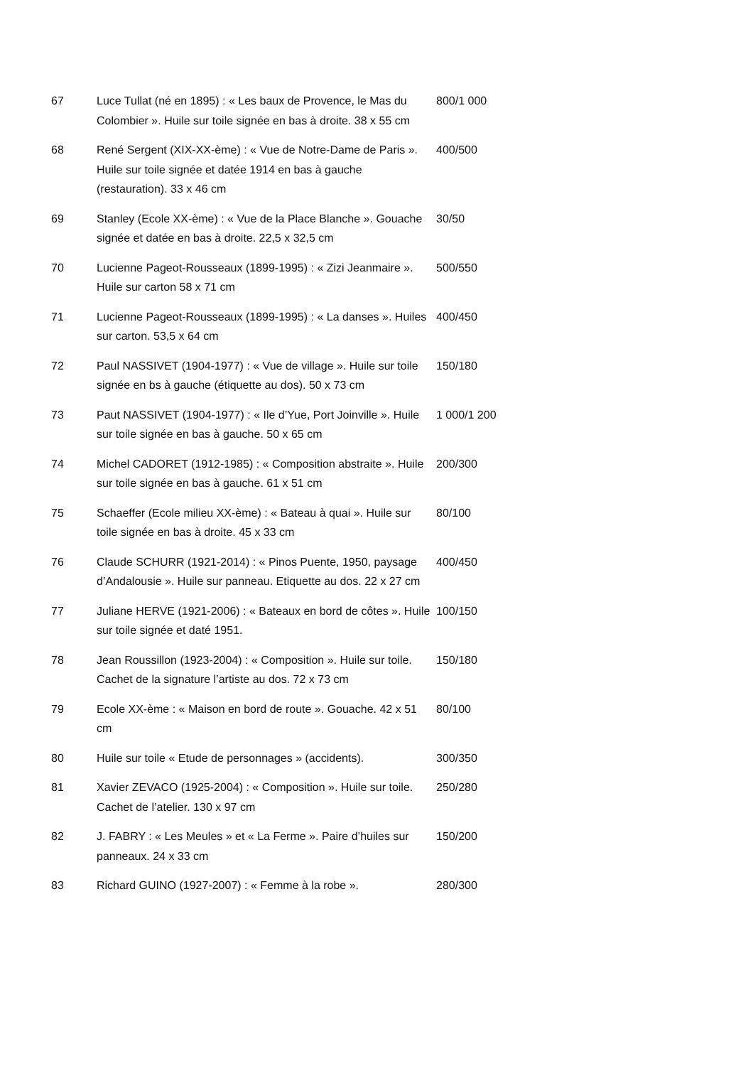| 67 | Luce Tullat (né en 1895) : « Les baux de Provence, le Mas du Colombier ». Huile sur toile signée en bas à droite. 38 x 55 cm | 800/1 000 |
| 68 | René Sergent (XIX-XX-ème) : « Vue de Notre-Dame de Paris ». Huile sur toile signée et datée 1914 en bas à gauche (restauration). 33 x 46 cm | 400/500 |
| 69 | Stanley (Ecole XX-ème) : « Vue de la Place Blanche ». Gouache signée et datée en bas à droite. 22,5 x 32,5 cm | 30/50 |
| 70 | Lucienne Pageot-Rousseaux (1899-1995) : « Zizi Jeanmaire ». Huile sur carton 58 x 71 cm | 500/550 |
| 71 | Lucienne Pageot-Rousseaux (1899-1995) : « La danses ». Huiles sur carton. 53,5 x 64 cm | 400/450 |
| 72 | Paul NASSIVET (1904-1977) : « Vue de village ». Huile sur toile signée en bs à gauche (étiquette au dos). 50 x 73 cm | 150/180 |
| 73 | Paut NASSIVET (1904-1977) : « Ile d’Yue, Port Joinville ». Huile sur toile signée en bas à gauche. 50 x 65 cm | 1 000/1 200 |
| 74 | Michel CADORET (1912-1985) : « Composition abstraite ». Huile sur toile signée en bas à gauche. 61 x 51 cm | 200/300 |
| 75 | Schaeffer (Ecole milieu XX-ème) : « Bateau à quai ». Huile sur toile signée en bas à droite. 45 x 33 cm | 80/100 |
| 76 | Claude SCHURR (1921-2014) : « Pinos Puente, 1950, paysage d’Andalousie ». Huile sur panneau. Etiquette au dos. 22 x 27 cm | 400/450 |
| 77 | Juliane HERVE (1921-2006) : « Bateaux en bord de côtes ». Huile sur toile signée et daté 1951. | 100/150 |
| 78 | Jean Roussillon (1923-2004) : « Composition ». Huile sur toile. Cachet de la signature l’artiste au dos. 72 x 73 cm | 150/180 |
| 79 | Ecole XX-ème : « Maison en bord de route ». Gouache. 42 x 51 cm | 80/100 |
| 80 | Huile sur toile « Etude de personnages » (accidents). | 300/350 |
| 81 | Xavier ZEVACO (1925-2004) : « Composition ». Huile sur toile. Cachet de l’atelier. 130 x 97 cm | 250/280 |
| 82 | J. FABRY : « Les Meules » et « La Ferme ». Paire d’huiles sur panneaux. 24 x 33 cm | 150/200 |
| 83 | Richard GUINO (1927-2007) : « Femme à la robe ». | 280/300 |